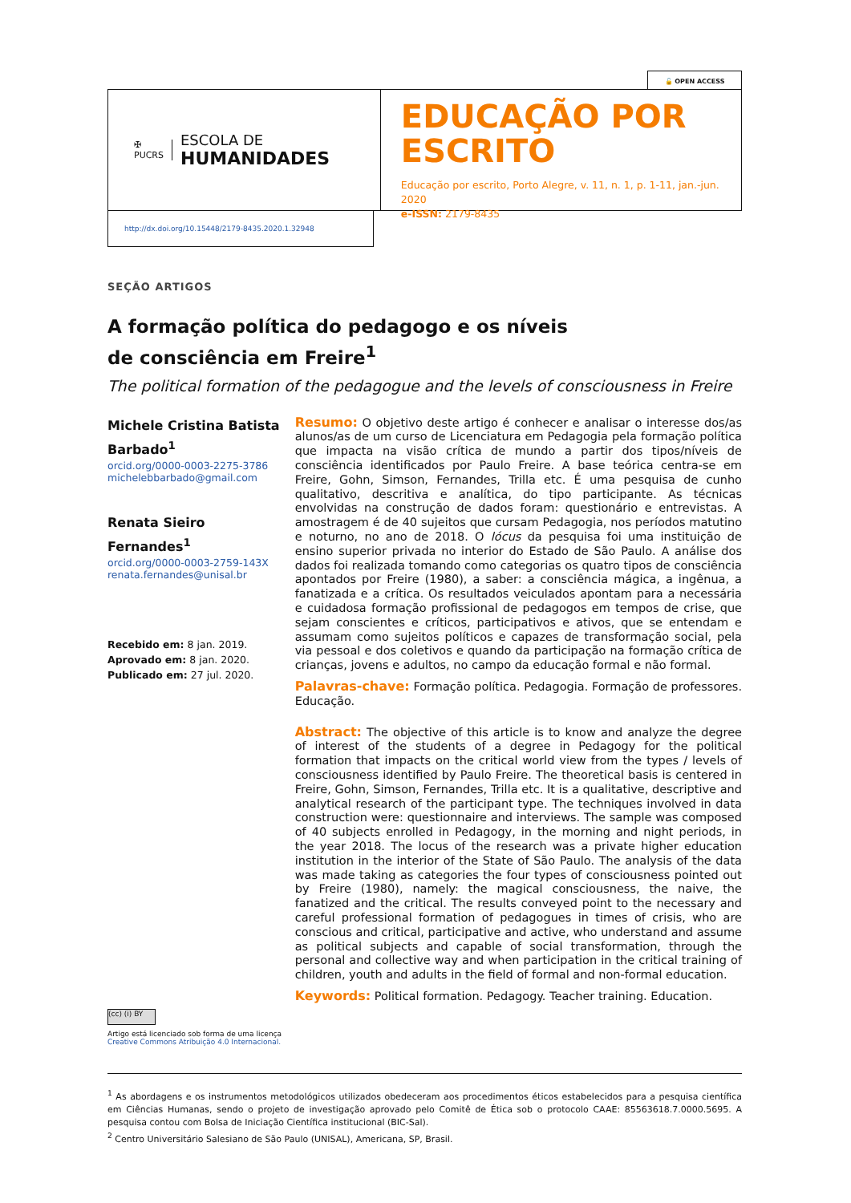🔓 OPEN ACCESS
✠
PUCRS
ESCOLA DE
HUMANIDADES
EDUCAÇÃO POR
ESCRITO
Educação por escrito, Porto Alegre, v. 11, n. 1, p. 1-11, jan.-jun. 2020
e-ISSN: 2179-8435
http://dx.doi.org/10.15448/2179-8435.2020.1.32948
SEÇÃO ARTIGOS
A formação política do pedagogo e os níveis
de consciência em Freire<sup>1</sup>
The political formation of the pedagogue and the levels of consciousness in Freire
Michele Cristina Batista Barbado<sup>1</sup>
orcid.org/0000-0003-2275-3786
michelebbarbado@gmail.com
Renata Sieiro Fernandes<sup>1</sup>
orcid.org/0000-0003-2759-143X
renata.fernandes@unisal.br
Recebido em: 8 jan. 2019.
Aprovado em: 8 jan. 2020.
Publicado em: 27 jul. 2020.
Resumo: O objetivo deste artigo é conhecer e analisar o interesse dos/as alunos/as de um curso de Licenciatura em Pedagogia pela formação política que impacta na visão crítica de mundo a partir dos tipos/níveis de consciência identificados por Paulo Freire. A base teórica centra-se em Freire, Gohn, Simson, Fernandes, Trilla etc. É uma pesquisa de cunho qualitativo, descritiva e analítica, do tipo participante. As técnicas envolvidas na construção de dados foram: questionário e entrevistas. A amostragem é de 40 sujeitos que cursam Pedagogia, nos períodos matutino e noturno, no ano de 2018. O lócus da pesquisa foi uma instituição de ensino superior privada no interior do Estado de São Paulo. A análise dos dados foi realizada tomando como categorias os quatro tipos de consciência apontados por Freire (1980), a saber: a consciência mágica, a ingênua, a fanatizada e a crítica. Os resultados veiculados apontam para a necessária e cuidadosa formação profissional de pedagogos em tempos de crise, que sejam conscientes e críticos, participativos e ativos, que se entendam e assumam como sujeitos políticos e capazes de transformação social, pela via pessoal e dos coletivos e quando da participação na formação crítica de crianças, jovens e adultos, no campo da educação formal e não formal.
Palavras-chave: Formação política. Pedagogia. Formação de professores. Educação.
Abstract: The objective of this article is to know and analyze the degree of interest of the students of a degree in Pedagogy for the political formation that impacts on the critical world view from the types / levels of consciousness identified by Paulo Freire. The theoretical basis is centered in Freire, Gohn, Simson, Fernandes, Trilla etc. It is a qualitative, descriptive and analytical research of the participant type. The techniques involved in data construction were: questionnaire and interviews. The sample was composed of 40 subjects enrolled in Pedagogy, in the morning and night periods, in the year 2018. The locus of the research was a private higher education institution in the interior of the State of São Paulo. The analysis of the data was made taking as categories the four types of consciousness pointed out by Freire (1980), namely: the magical consciousness, the naive, the fanatized and the critical. The results conveyed point to the necessary and careful professional formation of pedagogues in times of crisis, who are conscious and critical, participative and active, who understand and assume as political subjects and capable of social transformation, through the personal and collective way and when participation in the critical training of children, youth and adults in the field of formal and non-formal education.
Keywords: Political formation. Pedagogy. Teacher training. Education.
(cc) (i) BY
Artigo está licenciado sob forma de uma licença
Creative Commons Atribuição 4.0 Internacional.
<sup>1</sup> As abordagens e os instrumentos metodológicos utilizados obedeceram aos procedimentos éticos estabelecidos para a pesquisa científica em Ciências Humanas, sendo o projeto de investigação aprovado pelo Comitê de Ética sob o protocolo CAAE: 85563618.7.0000.5695. A pesquisa contou com Bolsa de Iniciação Científica institucional (BIC-Sal).
<sup>2</sup> Centro Universitário Salesiano de São Paulo (UNISAL), Americana, SP, Brasil.